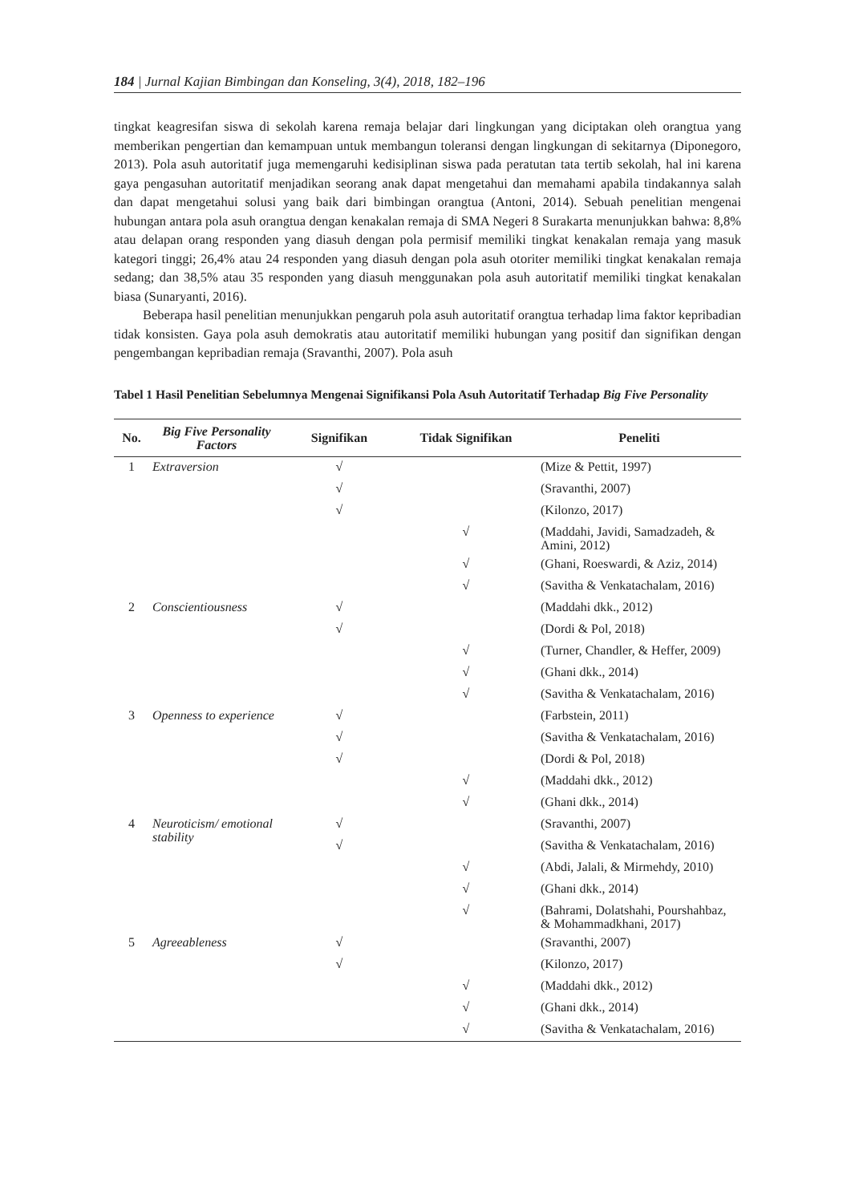184 | Jurnal Kajian Bimbingan dan Konseling, 3(4), 2018, 182–196
tingkat keagresifan siswa di sekolah karena remaja belajar dari lingkungan yang diciptakan oleh orangtua yang memberikan pengertian dan kemampuan untuk membangun toleransi dengan lingkungan di sekitarnya (Diponegoro, 2013). Pola asuh autoritatif juga memengaruhi kedisiplinan siswa pada peratutan tata tertib sekolah, hal ini karena gaya pengasuhan autoritatif menjadikan seorang anak dapat mengetahui dan memahami apabila tindakannya salah dan dapat mengetahui solusi yang baik dari bimbingan orangtua (Antoni, 2014). Sebuah penelitian mengenai hubungan antara pola asuh orangtua dengan kenakalan remaja di SMA Negeri 8 Surakarta menunjukkan bahwa: 8,8% atau delapan orang responden yang diasuh dengan pola permisif memiliki tingkat kenakalan remaja yang masuk kategori tinggi; 26,4% atau 24 responden yang diasuh dengan pola asuh otoriter memiliki tingkat kenakalan remaja sedang; dan 38,5% atau 35 responden yang diasuh menggunakan pola asuh autoritatif memiliki tingkat kenakalan biasa (Sunaryanti, 2016).
Beberapa hasil penelitian menunjukkan pengaruh pola asuh autoritatif orangtua terhadap lima faktor kepribadian tidak konsisten. Gaya pola asuh demokratis atau autoritatif memiliki hubungan yang positif dan signifikan dengan pengembangan kepribadian remaja (Sravanthi, 2007). Pola asuh
Tabel 1 Hasil Penelitian Sebelumnya Mengenai Signifikansi Pola Asuh Autoritatif Terhadap Big Five Personality
| No. | Big Five Personality Factors | Signifikan | Tidak Signifikan | Peneliti |
| --- | --- | --- | --- | --- |
| 1 | Extraversion | √ | | (Mize & Pettit, 1997) |
| | | √ | | (Sravanthi, 2007) |
| | | √ | | (Kilonzo, 2017) |
| | | | √ | (Maddahi, Javidi, Samadzadeh, & Amini, 2012) |
| | | | √ | (Ghani, Roeswardi, & Aziz, 2014) |
| | | | √ | (Savitha & Venkatachalam, 2016) |
| 2 | Conscientiousness | √ | | (Maddahi dkk., 2012) |
| | | √ | | (Dordi & Pol, 2018) |
| | | | √ | (Turner, Chandler, & Heffer, 2009) |
| | | | √ | (Ghani dkk., 2014) |
| | | | √ | (Savitha & Venkatachalam, 2016) |
| 3 | Openness to experience | √ | | (Farbstein, 2011) |
| | | √ | | (Savitha & Venkatachalam, 2016) |
| | | √ | | (Dordi & Pol, 2018) |
| | | | √ | (Maddahi dkk., 2012) |
| | | | √ | (Ghani dkk., 2014) |
| 4 | Neuroticism/ emotional stability | √ | | (Sravanthi, 2007) |
| | | √ | | (Savitha & Venkatachalam, 2016) |
| | | | √ | (Abdi, Jalali, & Mirmehdy, 2010) |
| | | | √ | (Ghani dkk., 2014) |
| | | | √ | (Bahrami, Dolatshahi, Pourshahbaz, & Mohammadkhani, 2017) |
| 5 | Agreeableness | √ | | (Sravanthi, 2007) |
| | | √ | | (Kilonzo, 2017) |
| | | | √ | (Maddahi dkk., 2012) |
| | | | √ | (Ghani dkk., 2014) |
| | | | √ | (Savitha & Venkatachalam, 2016) |